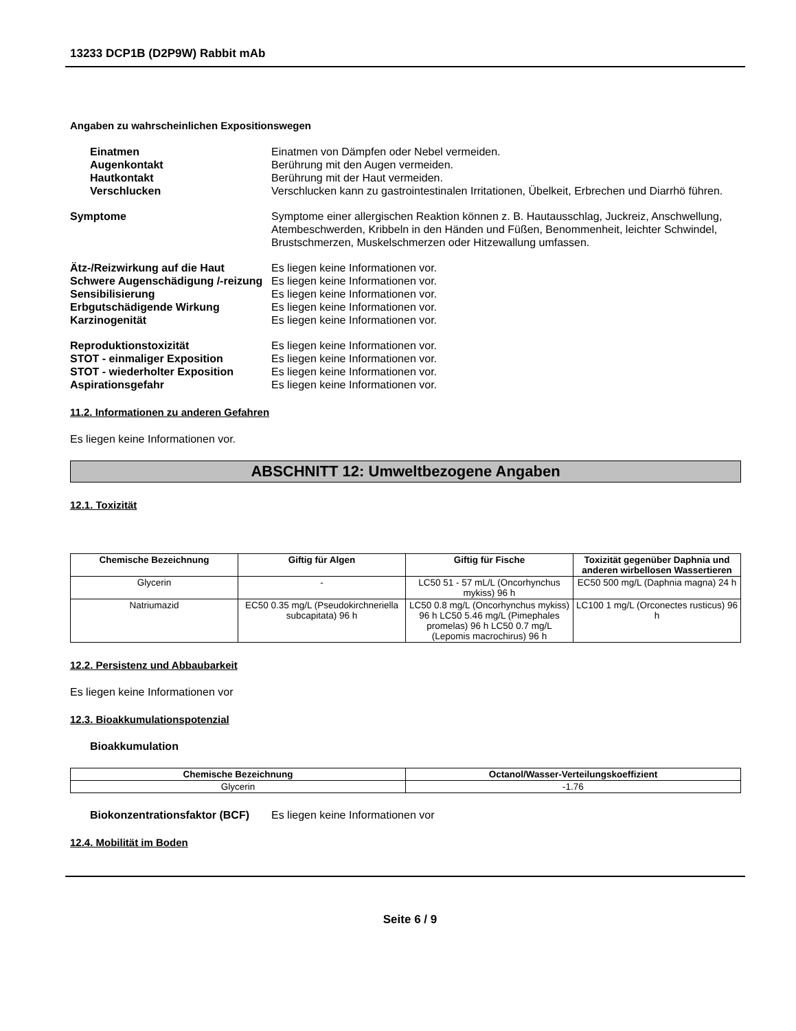13233 DCP1B (D2P9W) Rabbit mAb
Angaben zu wahrscheinlichen Expositionswegen
Einatmen Einatmen von Dämpfen oder Nebel vermeiden.
Augenkontakt Berührung mit den Augen vermeiden.
Hautkontakt Berührung mit der Haut vermeiden.
Verschlucken Verschlucken kann zu gastrointestinalen Irritationen, Übelkeit, Erbrechen und Diarrhö führen.
Symptome Symptome einer allergischen Reaktion können z. B. Hautausschlag, Juckreiz, Anschwellung, Atembeschwerden, Kribbeln in den Händen und Füßen, Benommenheit, leichter Schwindel, Brustschmerzen, Muskelschmerzen oder Hitzewallung umfassen.
Ätz-/Reizwirkung auf die Haut Es liegen keine Informationen vor.
Schwere Augenschädigung /-reizung
Es liegen keine Informationen vor.
Sensibilisierung Es liegen keine Informationen vor.
Erbgutschädigende Wirkung Es liegen keine Informationen vor.
Karzinogenität Es liegen keine Informationen vor.
Reproduktionstoxizität Es liegen keine Informationen vor.
STOT - einmaliger Exposition Es liegen keine Informationen vor.
STOT - wiederholter Exposition Es liegen keine Informationen vor.
Aspirationsgefahr Es liegen keine Informationen vor.
11.2. Informationen zu anderen Gefahren
Es liegen keine Informationen vor.
ABSCHNITT 12: Umweltbezogene Angaben
12.1. Toxizität
| Chemische Bezeichnung | Giftig für Algen | Giftig für Fische | Toxizität gegenüber Daphnia und anderen wirbellosen Wassertieren |
| --- | --- | --- | --- |
| Glycerin | - | LC50 51 - 57 mL/L (Oncorhynchus mykiss) 96 h | EC50 500 mg/L (Daphnia magna) 24 h |
| Natriumazid | EC50 0.35 mg/L (Pseudokirchneriella subcapitata) 96 h | LC50 0.8 mg/L (Oncorhynchus mykiss) 96 h LC50 5.46 mg/L (Pimephales promelas) 96 h LC50 0.7 mg/L (Lepomis macrochirus) 96 h | LC100 1 mg/L (Orconectes rusticus) 96 h |
12.2. Persistenz und Abbaubarkeit
Es liegen keine Informationen vor
12.3. Bioakkumulationspotenzial
Bioakkumulation
| Chemische Bezeichnung | Octanol/Wasser-Verteilungskoeffizient |
| --- | --- |
| Glycerin | -1.76 |
Biokonzentrationsfaktor (BCF)
Es liegen keine Informationen vor
12.4. Mobilität im Boden
Seite 6 / 9